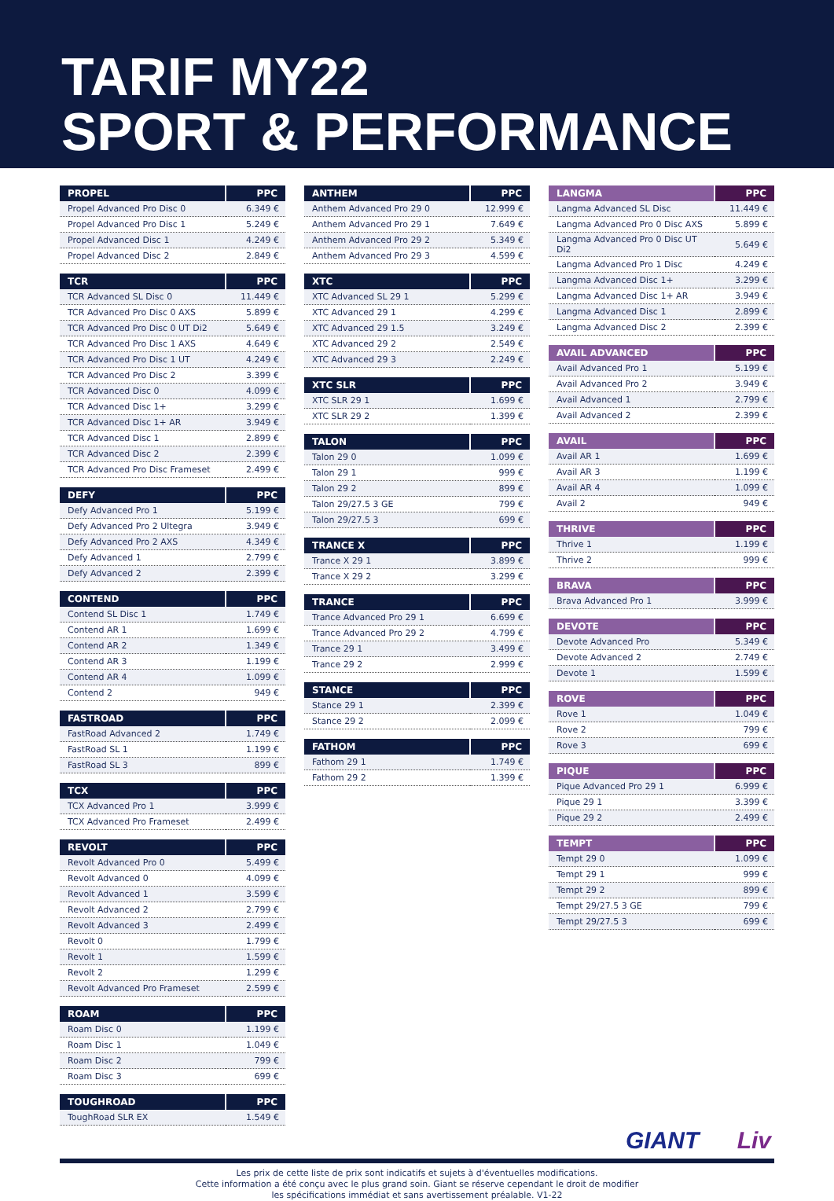TARIF MY22
SPORT & PERFORMANCE
| PROPEL | PPC |
| --- | --- |
| Propel Advanced Pro Disc 0 | 6.349 € |
| Propel Advanced Pro Disc 1 | 5.249 € |
| Propel Advanced Disc 1 | 4.249 € |
| Propel Advanced Disc 2 | 2.849 € |
| TCR | PPC |
| --- | --- |
| TCR Advanced SL Disc 0 | 11.449 € |
| TCR Advanced Pro Disc 0 AXS | 5.899 € |
| TCR Advanced Pro Disc 0 UT Di2 | 5.649 € |
| TCR Advanced Pro Disc 1 AXS | 4.649 € |
| TCR Advanced Pro Disc 1 UT | 4.249 € |
| TCR Advanced Pro Disc 2 | 3.399 € |
| TCR Advanced Disc 0 | 4.099 € |
| TCR Advanced Disc 1+ | 3.299 € |
| TCR Advanced Disc 1+ AR | 3.949 € |
| TCR Advanced Disc 1 | 2.899 € |
| TCR Advanced Disc 2 | 2.399 € |
| TCR Advanced Pro Disc Frameset | 2.499 € |
| DEFY | PPC |
| --- | --- |
| Defy Advanced Pro 1 | 5.199 € |
| Defy Advanced Pro 2 Ultegra | 3.949 € |
| Defy Advanced Pro 2 AXS | 4.349 € |
| Defy Advanced 1 | 2.799 € |
| Defy Advanced 2 | 2.399 € |
| CONTEND | PPC |
| --- | --- |
| Contend SL Disc 1 | 1.749 € |
| Contend AR 1 | 1.699 € |
| Contend AR 2 | 1.349 € |
| Contend AR 3 | 1.199 € |
| Contend AR 4 | 1.099 € |
| Contend 2 | 949 € |
| FASTROAD | PPC |
| --- | --- |
| FastRoad Advanced 2 | 1.749 € |
| FastRoad SL 1 | 1.199 € |
| FastRoad SL 3 | 899 € |
| TCX | PPC |
| --- | --- |
| TCX Advanced Pro 1 | 3.999 € |
| TCX Advanced Pro Frameset | 2.499 € |
| REVOLT | PPC |
| --- | --- |
| Revolt Advanced Pro 0 | 5.499 € |
| Revolt Advanced 0 | 4.099 € |
| Revolt Advanced 1 | 3.599 € |
| Revolt Advanced 2 | 2.799 € |
| Revolt Advanced 3 | 2.499 € |
| Revolt 0 | 1.799 € |
| Revolt 1 | 1.599 € |
| Revolt 2 | 1.299 € |
| Revolt Advanced Pro Frameset | 2.599 € |
| ROAM | PPC |
| --- | --- |
| Roam Disc 0 | 1.199 € |
| Roam Disc 1 | 1.049 € |
| Roam Disc 2 | 799 € |
| Roam Disc 3 | 699 € |
| TOUGHROAD | PPC |
| --- | --- |
| ToughRoad SLR EX | 1.549 € |
| ANTHEM | PPC |
| --- | --- |
| Anthem Advanced Pro 29 0 | 12.999 € |
| Anthem Advanced Pro 29 1 | 7.649 € |
| Anthem Advanced Pro 29 2 | 5.349 € |
| Anthem Advanced Pro 29 3 | 4.599 € |
| XTC | PPC |
| --- | --- |
| XTC Advanced SL 29 1 | 5.299 € |
| XTC Advanced 29 1 | 4.299 € |
| XTC Advanced 29 1.5 | 3.249 € |
| XTC Advanced 29 2 | 2.549 € |
| XTC Advanced 29 3 | 2.249 € |
| XTC SLR | PPC |
| --- | --- |
| XTC SLR 29 1 | 1.699 € |
| XTC SLR 29 2 | 1.399 € |
| TALON | PPC |
| --- | --- |
| Talon 29 0 | 1.099 € |
| Talon 29 1 | 999 € |
| Talon 29 2 | 899 € |
| Talon 29/27.5 3 GE | 799 € |
| Talon 29/27.5 3 | 699 € |
| TRANCE X | PPC |
| --- | --- |
| Trance X 29 1 | 3.899 € |
| Trance X 29 2 | 3.299 € |
| TRANCE | PPC |
| --- | --- |
| Trance Advanced Pro 29 1 | 6.699 € |
| Trance Advanced Pro 29 2 | 4.799 € |
| Trance 29 1 | 3.499 € |
| Trance 29 2 | 2.999 € |
| STANCE | PPC |
| --- | --- |
| Stance 29 1 | 2.399 € |
| Stance 29 2 | 2.099 € |
| FATHOM | PPC |
| --- | --- |
| Fathom 29 1 | 1.749 € |
| Fathom 29 2 | 1.399 € |
| LANGMA | PPC |
| --- | --- |
| Langma Advanced SL Disc | 11.449 € |
| Langma Advanced Pro 0 Disc AXS | 5.899 € |
| Langma Advanced Pro 0 Disc UT Di2 | 5.649 € |
| Langma Advanced Pro 1 Disc | 4.249 € |
| Langma Advanced Disc 1+ | 3.299 € |
| Langma Advanced Disc 1+ AR | 3.949 € |
| Langma Advanced Disc 1 | 2.899 € |
| Langma Advanced Disc 2 | 2.399 € |
| AVAIL ADVANCED | PPC |
| --- | --- |
| Avail Advanced Pro 1 | 5.199 € |
| Avail Advanced Pro 2 | 3.949 € |
| Avail Advanced 1 | 2.799 € |
| Avail Advanced 2 | 2.399 € |
| AVAIL | PPC |
| --- | --- |
| Avail AR 1 | 1.699 € |
| Avail AR 3 | 1.199 € |
| Avail AR 4 | 1.099 € |
| Avail 2 | 949 € |
| THRIVE | PPC |
| --- | --- |
| Thrive 1 | 1.199 € |
| Thrive 2 | 999 € |
| BRAVA | PPC |
| --- | --- |
| Brava Advanced Pro 1 | 3.999 € |
| DEVOTE | PPC |
| --- | --- |
| Devote Advanced Pro | 5.349 € |
| Devote Advanced 2 | 2.749 € |
| Devote 1 | 1.599 € |
| ROVE | PPC |
| --- | --- |
| Rove 1 | 1.049 € |
| Rove 2 | 799 € |
| Rove 3 | 699 € |
| PIQUE | PPC |
| --- | --- |
| Pique Advanced Pro 29 1 | 6.999 € |
| Pique 29 1 | 3.399 € |
| Pique 29 2 | 2.499 € |
| TEMPT | PPC |
| --- | --- |
| Tempt 29 0 | 1.099 € |
| Tempt 29 1 | 999 € |
| Tempt 29 2 | 899 € |
| Tempt 29/27.5 3 GE | 799 € |
| Tempt 29/27.5 3 | 699 € |
GIANT Liv
Les prix de cette liste de prix sont indicatifs et sujets à d'éventuelles modifications.
Cette information a été conçu avec le plus grand soin. Giant se réserve cependant le droit de modifier
les spécifications immédiat et sans avertissement préalable. V1-22